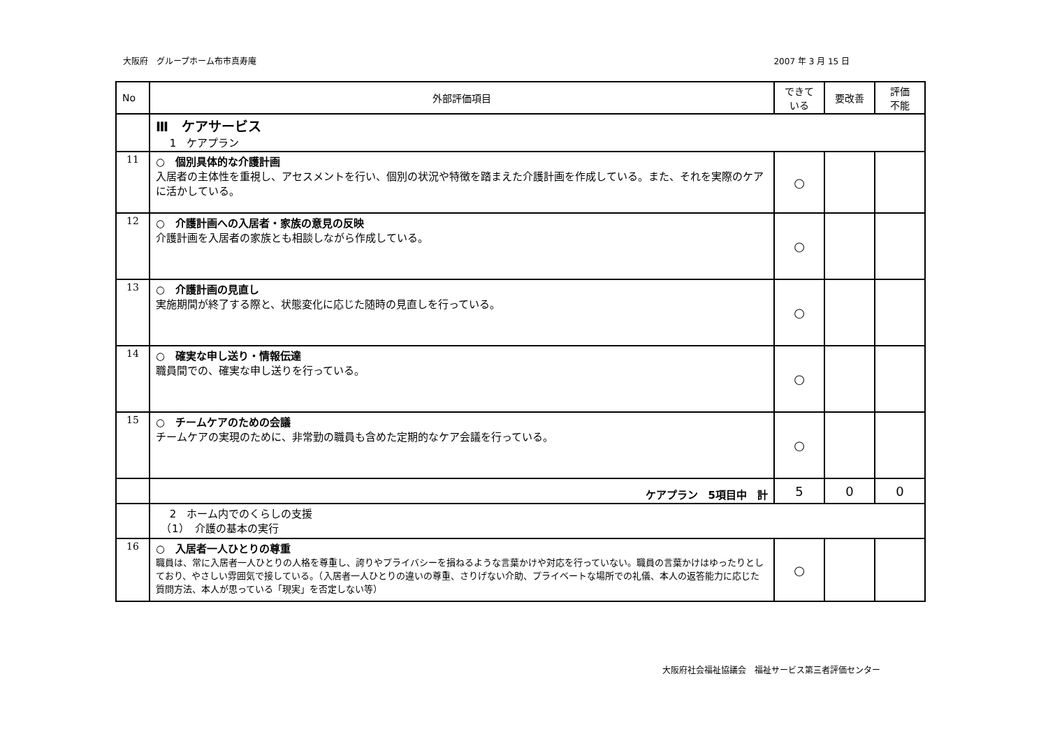大阪府　グループホーム布市真寿庵 2007 年 3 月 15 日
| No | 外部評価項目 | できて いる | 要改善 | 評価 不能 |
| --- | --- | --- | --- | --- |
| | Ⅲ ケアサービス 1 ケアプラン | | | |
| 11 | ○ 個別具体的な介護計画 入居者の主体性を重視し、アセスメントを行い、個別の状況や特徴を踏まえた介護計画を作成している。また、それを実際のケアに活かしている。 | ○ | | |
| 12 | ○ 介護計画への入居者・家族の意見の反映 介護計画を入居者の家族とも相談しながら作成している。 | ○ | | |
| 13 | ○ 介護計画の見直し 実施期間が終了する際と、状態変化に応じた随時の見直しを行っている。 | ○ | | |
| 14 | ○ 確実な申し送り・情報伝達 職員間での、確実な申し送りを行っている。 | ○ | | |
| 15 | ○ チームケアのための会議 チームケアの実現のために、非常勤の職員も含めた定期的なケア会議を行っている。 | ○ | | |
| | ケアプラン 5項目中 計 | 5 | 0 | 0 |
| | 2 ホーム内でのくらしの支援 （1） 介護の基本の実行 | | | |
| 16 | ○ 入居者一人ひとりの尊重 職員は、常に入居者一人ひとりの人格を尊重し、誇りやプライバシーを損ねるような言葉かけや対応を行っていない。職員の言葉かけはゆったりとしており、やさしい雰囲気で接している。（入居者一人ひとりの違いの尊重、さりげない介助、プライベートな場所での礼儀、本人の返答能力に応じた質問方法、本人が思っている「現実」を否定しない等） | ○ | | |
大阪府社会福祉協議会　福祉サービス第三者評価センター